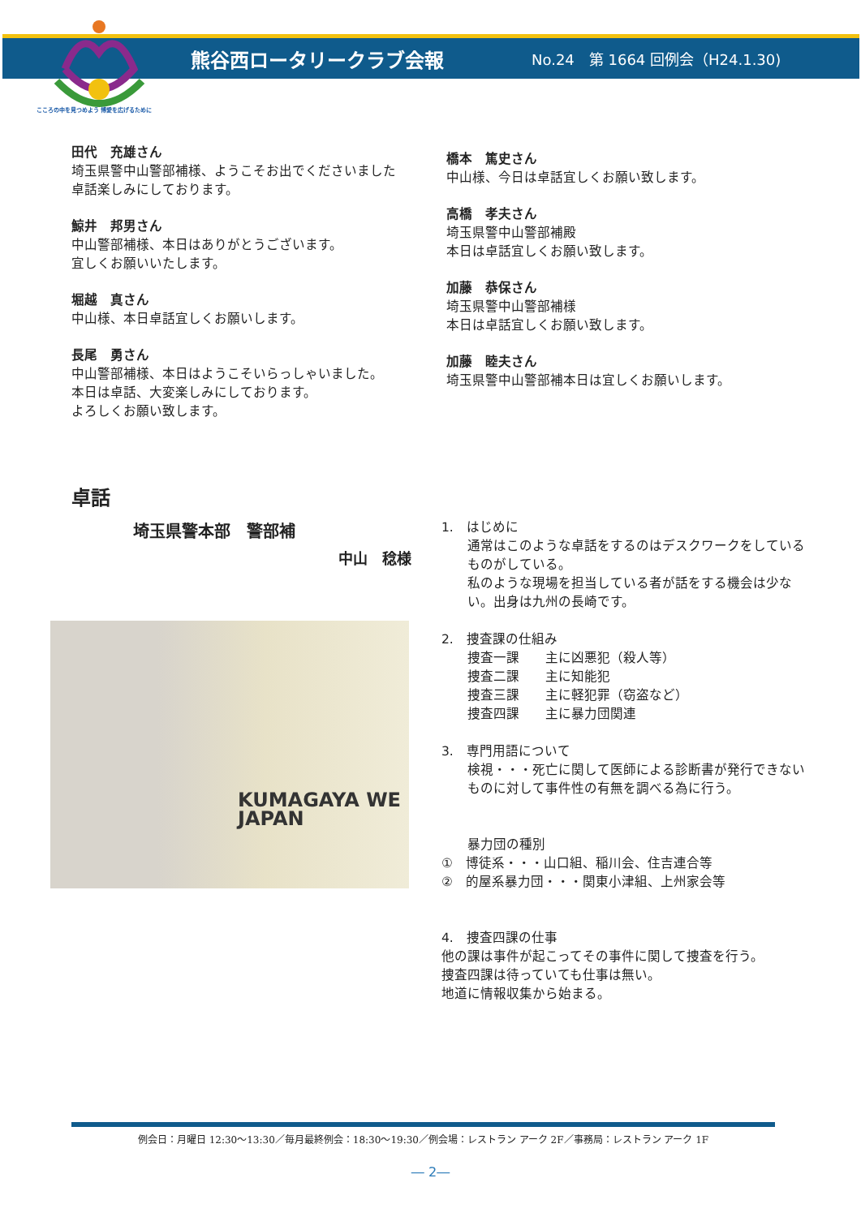熊谷西ロータリークラブ会報
No.24　第 1664 回例会（H24.1.30)
こころの中を見つめよう 博愛を広げるために
田代　充雄さん
埼玉県警中山警部補様、ようこそお出でくださいました
卓話楽しみにしております。
鯨井　邦男さん
中山警部補様、本日はありがとうございます。
宜しくお願いいたします。
堀越　真さん
中山様、本日卓話宜しくお願いします。
長尾　勇さん
中山警部補様、本日はようこそいらっしゃいました。
本日は卓話、大変楽しみにしております。
よろしくお願い致します。
橋本　篤史さん
中山様、今日は卓話宜しくお願い致します。
高橋　孝夫さん
埼玉県警中山警部補殿
本日は卓話宜しくお願い致します。
加藤　恭保さん
埼玉県警中山警部補様
本日は卓話宜しくお願い致します。
加藤　睦夫さん
埼玉県警中山警部補本日は宜しくお願いします。
卓話
埼玉県警本部　警部補
中山　稔様
KUMAGAYA WE
JAPAN
1.　はじめに
通常はこのような卓話をするのはデスクワークをしているものがしている。
私のような現場を担当している者が話をする機会は少ない。出身は九州の長崎です。
2.　捜査課の仕組み
捜査一課　　主に凶悪犯（殺人等）
捜査二課　　主に知能犯
捜査三課　　主に軽犯罪（窃盗など）
捜査四課　　主に暴力団関連
3.　専門用語について
検視・・・死亡に関して医師による診断書が発行できないものに対して事件性の有無を調べる為に行う。
暴力団の種別
①　博徒系・・・山口組、稲川会、住吉連合等
②　的屋系暴力団・・・関東小津組、上州家会等
4.　捜査四課の仕事
他の課は事件が起こってその事件に関して捜査を行う。
捜査四課は待っていても仕事は無い。
地道に情報収集から始まる。
例会日：月曜日 12:30～13:30／毎月最終例会：18:30～19:30／例会場：レストラン アーク 2F／事務局：レストラン アーク 1F
― 2―